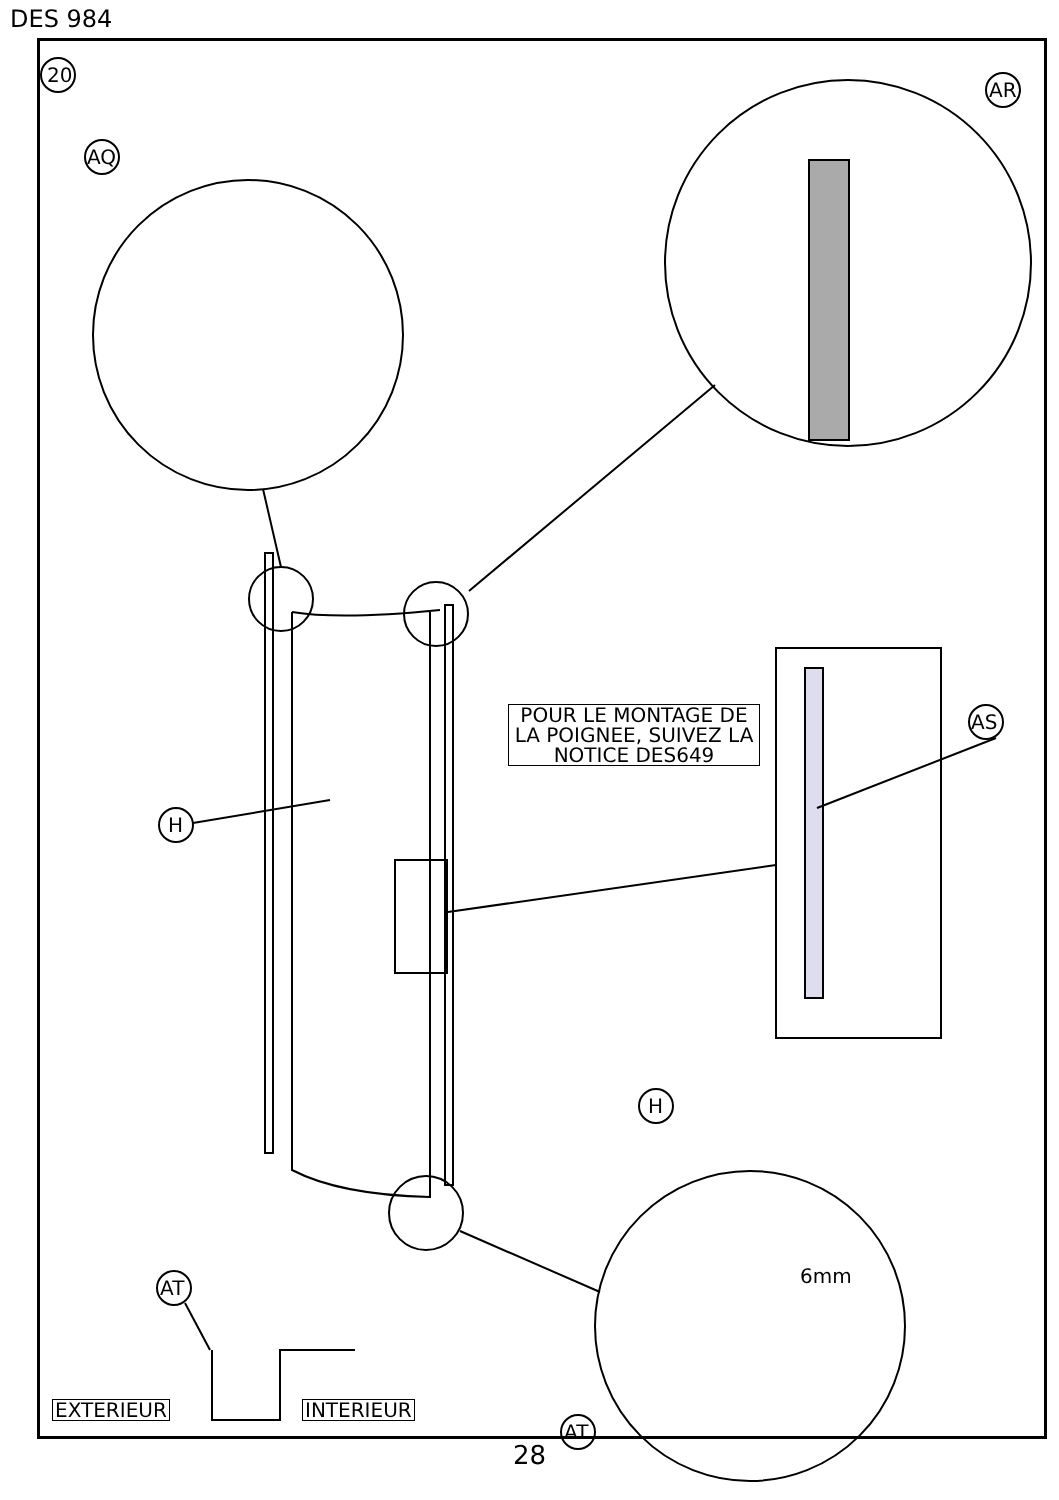DES 984
20
AQ
AR
AS
H
H
AT
AT
6mm
POUR LE MONTAGE DE LA POIGNEE, SUIVEZ LA NOTICE DES649
EXTERIEUR INTERIEUR
28